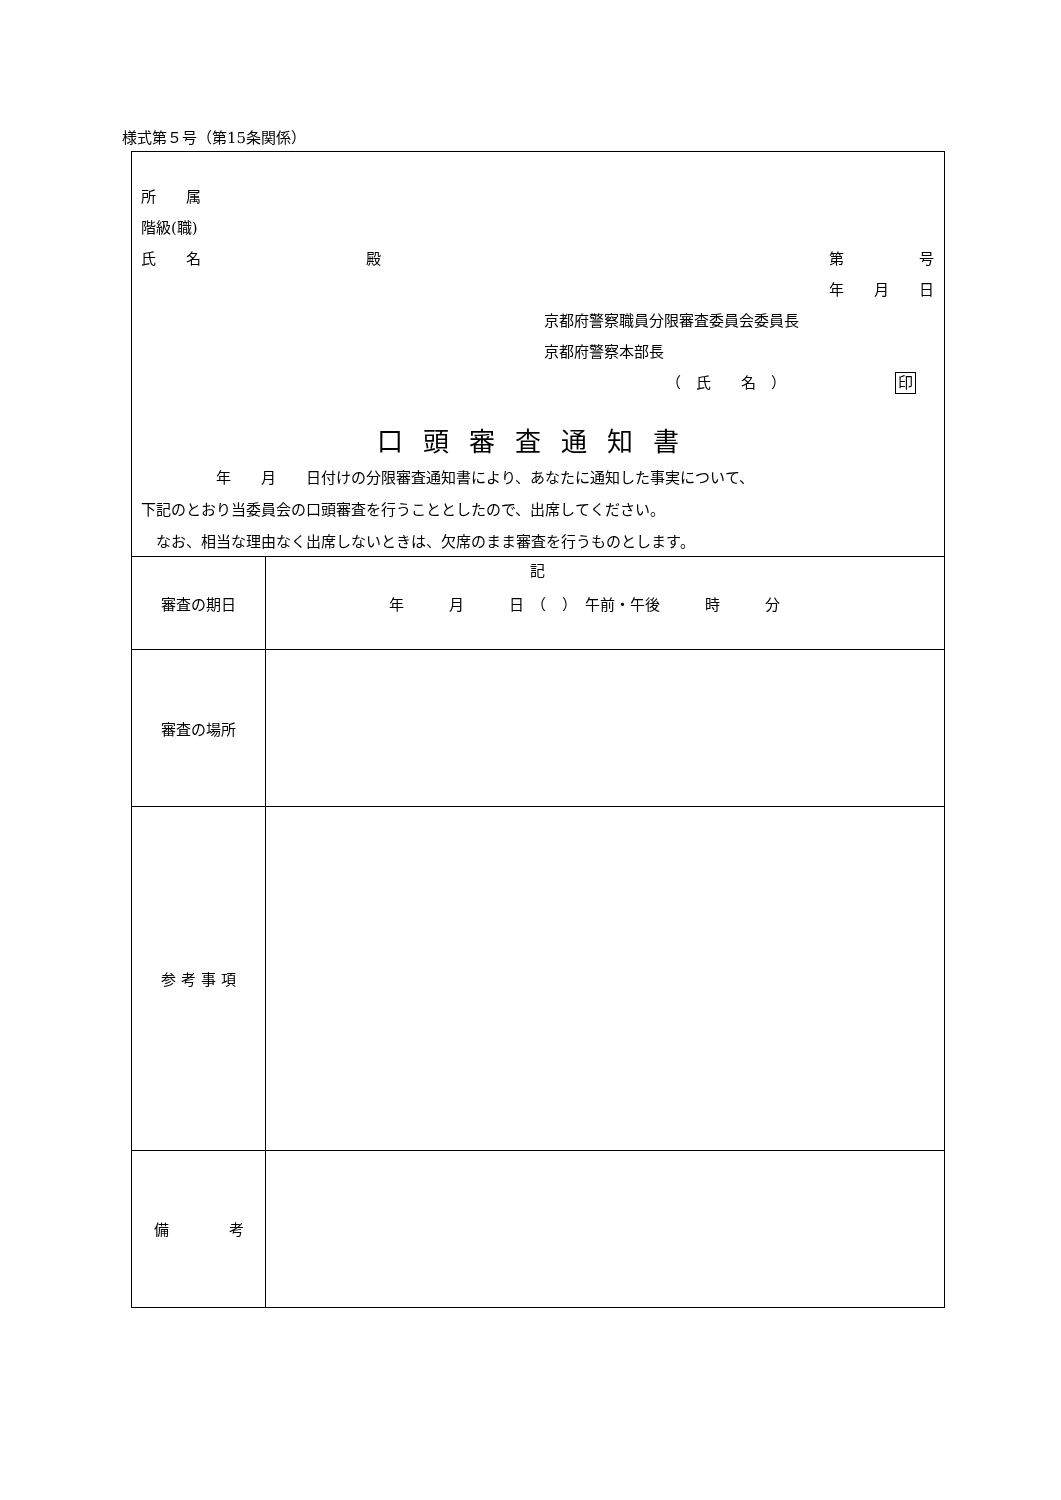様式第５号（第15条関係）
所　　属
階級(職)
氏　　名 殿 第　　　　　号
年　　月　　日
京都府警察職員分限審査委員会委員長
京都府警察本部長
（　氏　　名　） 印
口頭審査通知書
　　　　　年　　月　　日付けの分限審査通知書により、あなたに通知した事実について、
下記のとおり当委員会の口頭審査を行うこととしたので、出席してください。
　なお、相当な理由なく出席しないときは、欠席のまま審査を行うものとします。
記
| 審査の期日 | 年 月 日 （ ） 午前・午後 時 分 |
| 審査の場所 | |
| 参 考 事 項 | |
| 備 考 | |